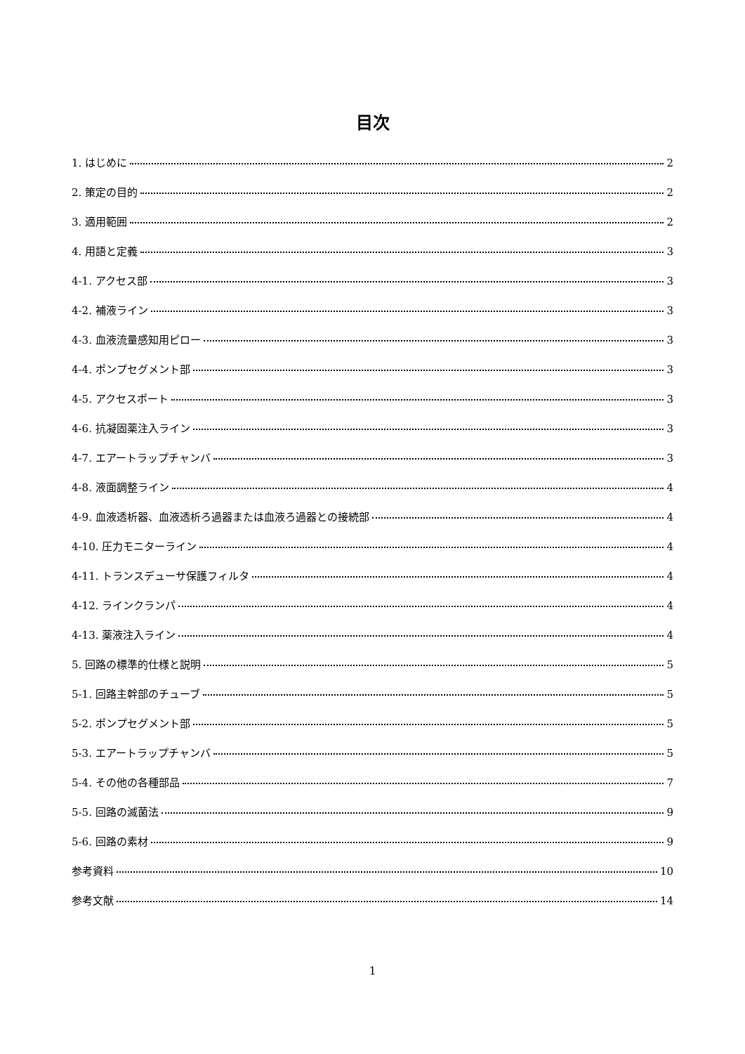目次
1. はじめに 2
2. 策定の目的 2
3. 適用範囲 2
4. 用語と定義 3
4-1. アクセス部 3
4-2. 補液ライン 3
4-3. 血液流量感知用ピロー 3
4-4. ポンプセグメント部 3
4-5. アクセスポート 3
4-6. 抗凝固薬注入ライン 3
4-7. エアートラップチャンバ 3
4-8. 液面調整ライン 4
4-9. 血液透析器、血液透析ろ過器または血液ろ過器との接続部 4
4-10. 圧力モニターライン 4
4-11. トランスデューサ保護フィルタ 4
4-12. ラインクランパ 4
4-13. 薬液注入ライン 4
5. 回路の標準的仕様と説明 5
5-1. 回路主幹部のチューブ 5
5-2. ポンプセグメント部 5
5-3. エアートラップチャンバ 5
5-4. その他の各種部品 7
5-5. 回路の滅菌法 9
5-6. 回路の素材 9
参考資料 10
参考文献 14
1